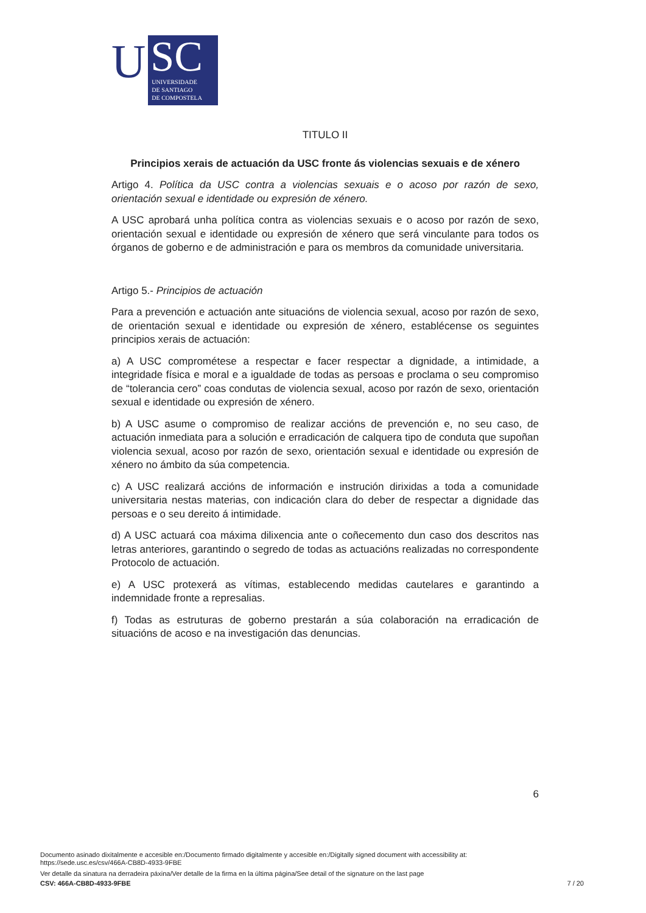U
SC
UNIVERSIDADE
DE SANTIAGO
DE COMPOSTELA
TITULO II
Principios xerais de actuación da USC fronte ás violencias sexuais e de xénero
Artigo 4. Política da USC contra a violencias sexuais e o acoso por razón de sexo, orientación sexual e identidade ou expresión de xénero.
A USC aprobará unha política contra as violencias sexuais e o acoso por razón de sexo, orientación sexual e identidade ou expresión de xénero que será vinculante para todos os órganos de goberno e de administración e para os membros da comunidade universitaria.
Artigo 5.- Principios de actuación
Para a prevención e actuación ante situacións de violencia sexual, acoso por razón de sexo, de orientación sexual e identidade ou expresión de xénero, establécense os seguintes principios xerais de actuación:
a) A USC comprométese a respectar e facer respectar a dignidade, a intimidade, a integridade física e moral e a igualdade de todas as persoas e proclama o seu compromiso de “tolerancia cero” coas condutas de violencia sexual, acoso por razón de sexo, orientación sexual e identidade ou expresión de xénero.
b) A USC asume o compromiso de realizar accións de prevención e, no seu caso, de actuación inmediata para a solución e erradicación de calquera tipo de conduta que supoñan violencia sexual, acoso por razón de sexo, orientación sexual e identidade ou expresión de xénero no ámbito da súa competencia.
c) A USC realizará accións de información e instrución dirixidas a toda a comunidade universitaria nestas materias, con indicación clara do deber de respectar a dignidade das persoas e o seu dereito á intimidade.
d) A USC actuará coa máxima dilixencia ante o coñecemento dun caso dos descritos nas letras anteriores, garantindo o segredo de todas as actuacións realizadas no correspondente Protocolo de actuación.
e) A USC protexerá as vítimas, establecendo medidas cautelares e garantindo a indemnidade fronte a represalias.
f) Todas as estruturas de goberno prestarán a súa colaboración na erradicación de situacións de acoso e na investigación das denuncias.
6
Documento asinado dixitalmente e accesible en:/Documento firmado digitalmente y accesible en:/Digitally signed document with accessibility at:
https://sede.usc.es/csv/466A-CB8D-4933-9FBE
Ver detalle da sinatura na derradeira páxina/Ver detalle de la firma en la última página/See detail of the signature on the last page
CSV: 466A-CB8D-4933-9FBE 7 / 20